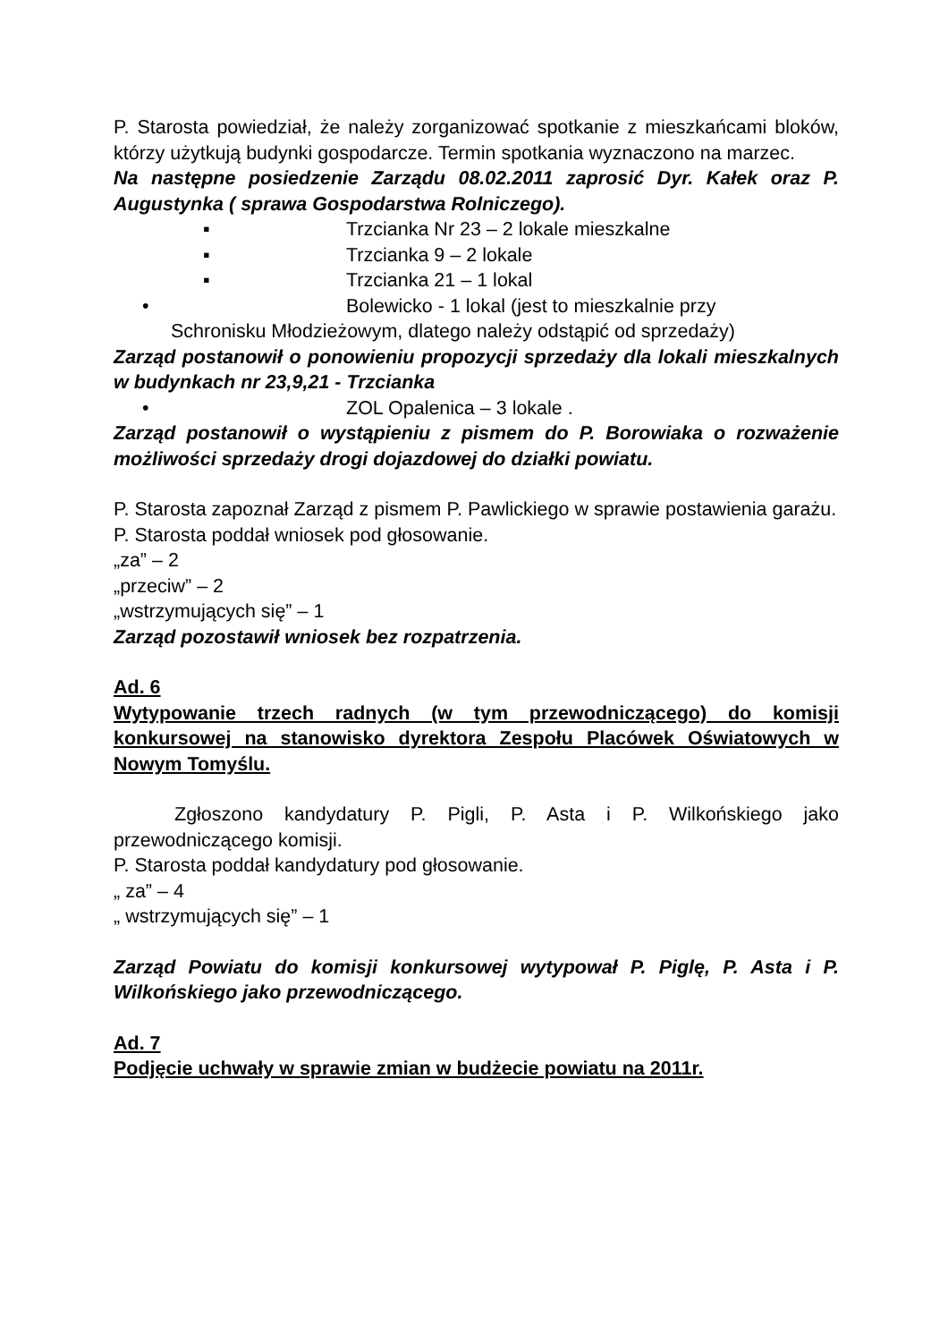P. Starosta powiedział, że należy zorganizować spotkanie z mieszkańcami bloków, którzy użytkują budynki gospodarcze. Termin spotkania wyznaczono na marzec.
Na następne posiedzenie Zarządu 08.02.2011 zaprosić Dyr. Kałek oraz P. Augustynka ( sprawa Gospodarstwa Rolniczego).
▪ Trzcianka Nr 23 – 2 lokale mieszkalne
▪ Trzcianka 9 – 2 lokale
▪ Trzcianka 21 – 1 lokal
• Bolewicko - 1 lokal (jest to mieszkalnie przy
Schronisku Młodzieżowym, dlatego należy odstąpić od sprzedaży)
Zarząd postanowił o ponowieniu propozycji sprzedaży dla lokali mieszkalnych w budynkach nr 23,9,21 - Trzcianka
• ZOL Opalenica – 3 lokale .
Zarząd postanowił o wystąpieniu z pismem do P. Borowiaka o rozważenie możliwości sprzedaży drogi dojazdowej do działki powiatu.
P. Starosta zapoznał Zarząd z pismem P. Pawlickiego w sprawie postawienia garażu.
P. Starosta poddał wniosek pod głosowanie.
„za” – 2
„przeciw” – 2
„wstrzymujących się” – 1
Zarząd pozostawił wniosek bez rozpatrzenia.
Ad. 6
Wytypowanie trzech radnych (w tym przewodniczącego) do komisji konkursowej na stanowisko dyrektora Zespołu Placówek Oświatowych w Nowym Tomyślu.
Zgłoszono kandydatury P. Pigli, P. Asta i P. Wilkońskiego jako przewodniczącego komisji.
P. Starosta poddał kandydatury pod głosowanie.
„ za” – 4
„ wstrzymujących się” – 1
Zarząd Powiatu do komisji konkursowej wytypował P. Piglę, P. Asta i P. Wilkońskiego jako przewodniczącego.
Ad. 7
Podjęcie uchwały w sprawie zmian w budżecie powiatu na 2011r.